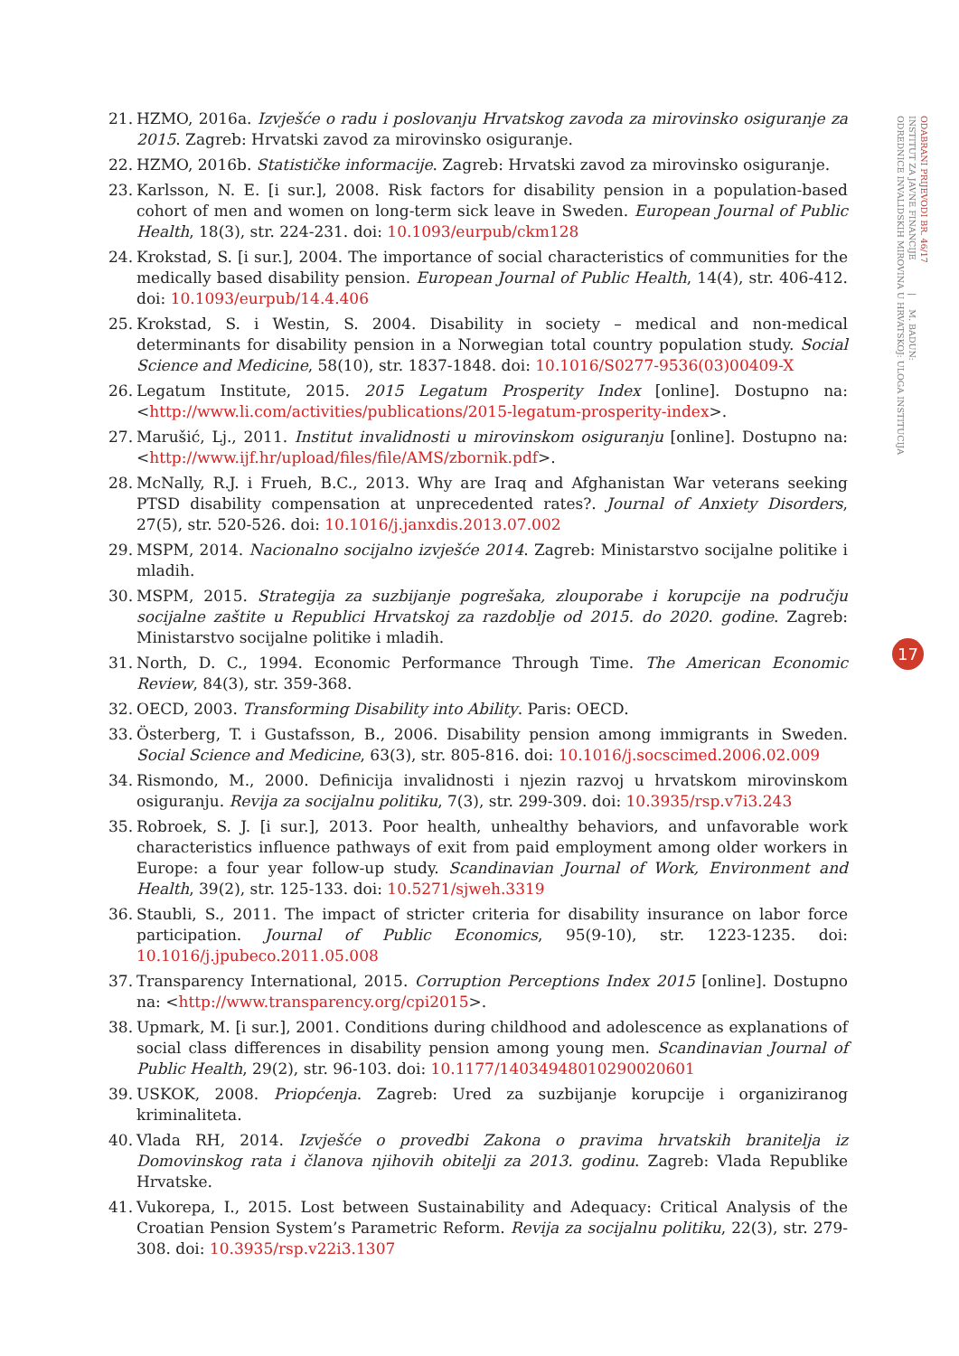21. HZMO, 2016a. Izvješće o radu i poslovanju Hrvatskog zavoda za mirovinsko osiguranje za 2015. Zagreb: Hrvatski zavod za mirovinsko osiguranje.
22. HZMO, 2016b. Statističke informacije. Zagreb: Hrvatski zavod za mirovinsko osiguranje.
23. Karlsson, N. E. [i sur.], 2008. Risk factors for disability pension in a population-based cohort of men and women on long-term sick leave in Sweden. European Journal of Public Health, 18(3), str. 224-231. doi: 10.1093/eurpub/ckm128
24. Krokstad, S. [i sur.], 2004. The importance of social characteristics of communities for the medically based disability pension. European Journal of Public Health, 14(4), str. 406-412. doi: 10.1093/eurpub/14.4.406
25. Krokstad, S. i Westin, S. 2004. Disability in society – medical and non-medical determinants for disability pension in a Norwegian total country population study. Social Science and Medicine, 58(10), str. 1837-1848. doi: 10.1016/S0277-9536(03)00409-X
26. Legatum Institute, 2015. 2015 Legatum Prosperity Index [online]. Dostupno na: <http://www.li.com/activities/publications/2015-legatum-prosperity-index>.
27. Marušić, Lj., 2011. Institut invalidnosti u mirovinskom osiguranju [online]. Dostupno na: <http://www.ijf.hr/upload/files/file/AMS/zbornik.pdf>.
28. McNally, R.J. i Frueh, B.C., 2013. Why are Iraq and Afghanistan War veterans seeking PTSD disability compensation at unprecedented rates?. Journal of Anxiety Disorders, 27(5), str. 520-526. doi: 10.1016/j.janxdis.2013.07.002
29. MSPM, 2014. Nacionalno socijalno izvješće 2014. Zagreb: Ministarstvo socijalne politike i mladih.
30. MSPM, 2015. Strategija za suzbijanje pogrešaka, zlouporabe i korupcije na području socijalne zaštite u Republici Hrvatskoj za razdoblje od 2015. do 2020. godine. Zagreb: Ministarstvo socijalne politike i mladih.
31. North, D. C., 1994. Economic Performance Through Time. The American Economic Review, 84(3), str. 359-368.
32. OECD, 2003. Transforming Disability into Ability. Paris: OECD.
33. Österberg, T. i Gustafsson, B., 2006. Disability pension among immigrants in Sweden. Social Science and Medicine, 63(3), str. 805-816. doi: 10.1016/j.socscimed.2006.02.009
34. Rismondo, M., 2000. Definicija invalidnosti i njezin razvoj u hrvatskom mirovinskom osiguranju. Revija za socijalnu politiku, 7(3), str. 299-309. doi: 10.3935/rsp.v7i3.243
35. Robroek, S. J. [i sur.], 2013. Poor health, unhealthy behaviors, and unfavorable work characteristics influence pathways of exit from paid employment among older workers in Europe: a four year follow-up study. Scandinavian Journal of Work, Environment and Health, 39(2), str. 125-133. doi: 10.5271/sjweh.3319
36. Staubli, S., 2011. The impact of stricter criteria for disability insurance on labor force participation. Journal of Public Economics, 95(9-10), str. 1223-1235. doi: 10.1016/j.jpubeco.2011.05.008
37. Transparency International, 2015. Corruption Perceptions Index 2015 [online]. Dostupno na: <http://www.transparency.org/cpi2015>.
38. Upmark, M. [i sur.], 2001. Conditions during childhood and adolescence as explanations of social class differences in disability pension among young men. Scandinavian Journal of Public Health, 29(2), str. 96-103. doi: 10.1177/14034948010290020601
39. USKOK, 2008. Priopćenja. Zagreb: Ured za suzbijanje korupcije i organiziranog kriminaliteta.
40. Vlada RH, 2014. Izvješće o provedbi Zakona o pravima hrvatskih branitelja iz Domovinskog rata i članova njihovih obitelji za 2013. godinu. Zagreb: Vlada Republike Hrvatske.
41. Vukorepa, I., 2015. Lost between Sustainability and Adequacy: Critical Analysis of the Croatian Pension System’s Parametric Reform. Revija za socijalnu politiku, 22(3), str. 279-308. doi: 10.3935/rsp.v22i3.1307
ODABRANI PRIJEVODI BR. 46/17
INSTITUT ZA JAVNE FINANCIJE | M. BADUN:
ODREDNICE INVALIDSKIH MIROVINA U HRVATSKOJ: ULOGA INSTITUCIJA
17